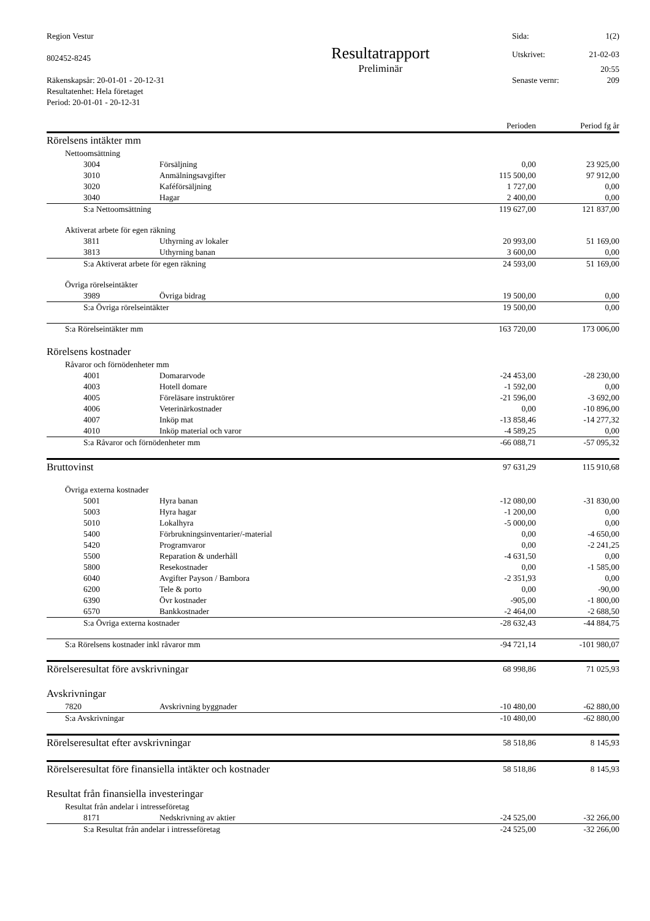Region Vestur
802452-8245
Räkenskapsår: 20-01-01 - 20-12-31
Resultatenhet: Hela företaget
Period: 20-01-01 - 20-12-31
Resultatrapport
Preliminär
Sida: 1(2)
Utskrivet: 21-02-03
20:55
Senaste vernr: 209
| | | | Perioden | Period fg år |
| --- | --- | --- | --- | --- |
| Rörelsens intäkter mm | | | | |
| | Nettoomsättning | | | |
| | 3004 | Försäljning | 0,00 | 23 925,00 |
| | 3010 | Anmälningsavgifter | 115 500,00 | 97 912,00 |
| | 3020 | Kaféförsäljning | 1 727,00 | 0,00 |
| | 3040 | Hagar | 2 400,00 | 0,00 |
| | S:a Nettoomsättning | | 119 627,00 | 121 837,00 |
| | Aktiverat arbete för egen räkning | | | |
| | 3811 | Uthyrning av lokaler | 20 993,00 | 51 169,00 |
| | 3813 | Uthyrning banan | 3 600,00 | 0,00 |
| | S:a Aktiverat arbete för egen räkning | | 24 593,00 | 51 169,00 |
| | Övriga rörelseintäkter | | | |
| | 3989 | Övriga bidrag | 19 500,00 | 0,00 |
| | S:a Övriga rörelseintäkter | | 19 500,00 | 0,00 |
| | S:a Rörelseintäkter mm | | 163 720,00 | 173 006,00 |
| Rörelsens kostnader | | | | |
| | Råvaror och förnödenheter mm | | | |
| | 4001 | Domararvode | -24 453,00 | -28 230,00 |
| | 4003 | Hotell domare | -1 592,00 | 0,00 |
| | 4005 | Föreläsare instruktörer | -21 596,00 | -3 692,00 |
| | 4006 | Veterinärkostnader | 0,00 | -10 896,00 |
| | 4007 | Inköp mat | -13 858,46 | -14 277,32 |
| | 4010 | Inköp material och varor | -4 589,25 | 0,00 |
| | S:a Råvaror och förnödenheter mm | | -66 088,71 | -57 095,32 |
| Bruttovinst | | | 97 631,29 | 115 910,68 |
| | Övriga externa kostnader | | | |
| | 5001 | Hyra banan | -12 080,00 | -31 830,00 |
| | 5003 | Hyra hagar | -1 200,00 | 0,00 |
| | 5010 | Lokalhyra | -5 000,00 | 0,00 |
| | 5400 | Förbrukningsinventarier/-material | 0,00 | -4 650,00 |
| | 5420 | Programvaror | 0,00 | -2 241,25 |
| | 5500 | Reparation & underhåll | -4 631,50 | 0,00 |
| | 5800 | Resekostnader | 0,00 | -1 585,00 |
| | 6040 | Avgifter Payson / Bambora | -2 351,93 | 0,00 |
| | 6200 | Tele & porto | 0,00 | -90,00 |
| | 6390 | Övr kostnader | -905,00 | -1 800,00 |
| | 6570 | Bankkostnader | -2 464,00 | -2 688,50 |
| | S:a Övriga externa kostnader | | -28 632,43 | -44 884,75 |
| | S:a Rörelsens kostnader inkl råvaror mm | | -94 721,14 | -101 980,07 |
| Rörelseresultat före avskrivningar | | | 68 998,86 | 71 025,93 |
| Avskrivningar | | | | |
| | 7820 | Avskrivning byggnader | -10 480,00 | -62 880,00 |
| | S:a Avskrivningar | | -10 480,00 | -62 880,00 |
| Rörelseresultat efter avskrivningar | | | 58 518,86 | 8 145,93 |
| Rörelseresultat före finansiella intäkter och kostnader | | | 58 518,86 | 8 145,93 |
| Resultat från finansiella investeringar | | | | |
| | Resultat från andelar i intresseföretag | | | |
| | 8171 | Nedskrivning av aktier | -24 525,00 | -32 266,00 |
| | S:a Resultat från andelar i intresseföretag | | -24 525,00 | -32 266,00 |